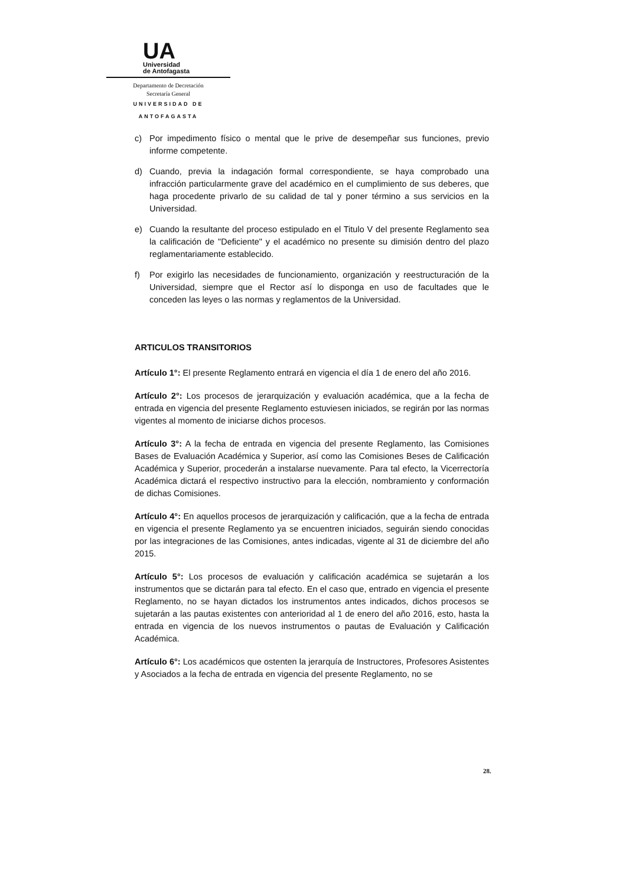UA
Universidad
de Antofagasta
Departamento de Decretación
Secretaría General
UNIVERSIDAD DE ANTOFAGASTA
c) Por impedimento físico o mental que le prive de desempeñar sus funciones, previo informe competente.
d) Cuando, previa la indagación formal correspondiente, se haya comprobado una infracción particularmente grave del académico en el cumplimiento de sus deberes, que haga procedente privarlo de su calidad de tal y poner término a sus servicios en la Universidad.
e) Cuando la resultante del proceso estipulado en el Titulo V del presente Reglamento sea la calificación de "Deficiente" y el académico no presente su dimisión dentro del plazo reglamentariamente establecido.
f) Por exigirlo las necesidades de funcionamiento, organización y reestructuración de la Universidad, siempre que el Rector así lo disponga en uso de facultades que le conceden las leyes o las normas y reglamentos de la Universidad.
ARTICULOS TRANSITORIOS
Artículo 1°: El presente Reglamento entrará en vigencia el día 1 de enero del año 2016.
Artículo 2°: Los procesos de jerarquización y evaluación académica, que a la fecha de entrada en vigencia del presente Reglamento estuviesen iniciados, se regirán por las normas vigentes al momento de iniciarse dichos procesos.
Artículo 3°: A la fecha de entrada en vigencia del presente Reglamento, las Comisiones Bases de Evaluación Académica y Superior, así como las Comisiones Beses de Calificación Académica y Superior, procederán a instalarse nuevamente. Para tal efecto, la Vicerrectoría Académica dictará el respectivo instructivo para la elección, nombramiento y conformación de dichas Comisiones.
Artículo 4°: En aquellos procesos de jerarquización y calificación, que a la fecha de entrada en vigencia el presente Reglamento ya se encuentren iniciados, seguirán siendo conocidas por las integraciones de las Comisiones, antes indicadas, vigente al 31 de diciembre del año 2015.
Artículo 5°: Los procesos de evaluación y calificación académica se sujetarán a los instrumentos que se dictarán para tal efecto. En el caso que, entrado en vigencia el presente Reglamento, no se hayan dictados los instrumentos antes indicados, dichos procesos se sujetarán a las pautas existentes con anterioridad al 1 de enero del año 2016, esto, hasta la entrada en vigencia de los nuevos instrumentos o pautas de Evaluación y Calificación Académica.
Artículo 6°: Los académicos que ostenten la jerarquía de Instructores, Profesores Asistentes y Asociados a la fecha de entrada en vigencia del presente Reglamento, no se
28.